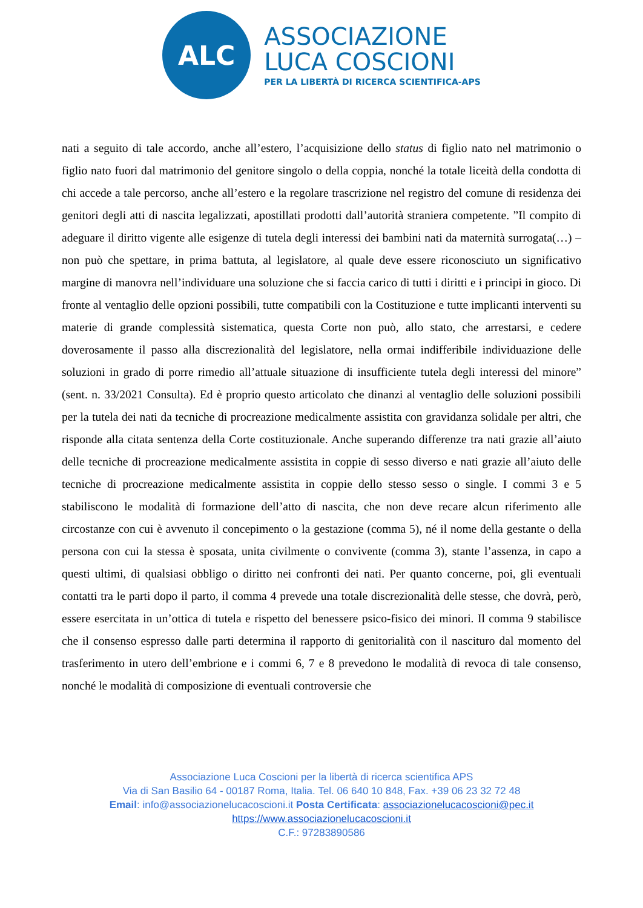ALC
ASSOCIAZIONE
LUCA COSCIONI
PER LA LIBERTÀ DI RICERCA SCIENTIFICA-APS
nati a seguito di tale accordo, anche all’estero, l’acquisizione dello status di figlio nato nel matrimonio o figlio nato fuori dal matrimonio del genitore singolo o della coppia, nonché la totale liceità della condotta di chi accede a tale percorso, anche all’estero e la regolare trascrizione nel registro del comune di residenza dei genitori degli atti di nascita legalizzati, apostillati prodotti dall’autorità straniera competente. ”Il compito di adeguare il diritto vigente alle esigenze di tutela degli interessi dei bambini nati da maternità surrogata(…) – non può che spettare, in prima battuta, al legislatore, al quale deve essere riconosciuto un significativo margine di manovra nell’individuare una soluzione che si faccia carico di tutti i diritti e i principi in gioco. Di fronte al ventaglio delle opzioni possibili, tutte compatibili con la Costituzione e tutte implicanti interventi su materie di grande complessità sistematica, questa Corte non può, allo stato, che arrestarsi, e cedere doverosamente il passo alla discrezionalità del legislatore, nella ormai indifferibile individuazione delle soluzioni in grado di porre rimedio all’attuale situazione di insufficiente tutela degli interessi del minore” (sent. n. 33/2021 Consulta). Ed è proprio questo articolato che dinanzi al ventaglio delle soluzioni possibili per la tutela dei nati da tecniche di procreazione medicalmente assistita con gravidanza solidale per altri, che risponde alla citata sentenza della Corte costituzionale. Anche superando differenze tra nati grazie all’aiuto delle tecniche di procreazione medicalmente assistita in coppie di sesso diverso e nati grazie all’aiuto delle tecniche di procreazione medicalmente assistita in coppie dello stesso sesso o single. I commi 3 e 5 stabiliscono le modalità di formazione dell’atto di nascita, che non deve recare alcun riferimento alle circostanze con cui è avvenuto il concepimento o la gestazione (comma 5), né il nome della gestante o della persona con cui la stessa è sposata, unita civilmente o convivente (comma 3), stante l’assenza, in capo a questi ultimi, di qualsiasi obbligo o diritto nei confronti dei nati. Per quanto concerne, poi, gli eventuali contatti tra le parti dopo il parto, il comma 4 prevede una totale discrezionalità delle stesse, che dovrà, però, essere esercitata in un’ottica di tutela e rispetto del benessere psico-fisico dei minori. Il comma 9 stabilisce che il consenso espresso dalle parti determina il rapporto di genitorialità con il nascituro dal momento del trasferimento in utero dell’embrione e i commi 6, 7 e 8 prevedono le modalità di revoca di tale consenso, nonché le modalità di composizione di eventuali controversie che
Associazione Luca Coscioni per la libertà di ricerca scientifica APS
Via di San Basilio 64 - 00187 Roma, Italia. Tel. 06 640 10 848, Fax. +39 06 23 32 72 48
Email: info@associazionelucacoscioni.it Posta Certificata: associazionelucacoscioni@pec.it
https://www.associazionelucacoscioni.it
C.F.: 97283890586